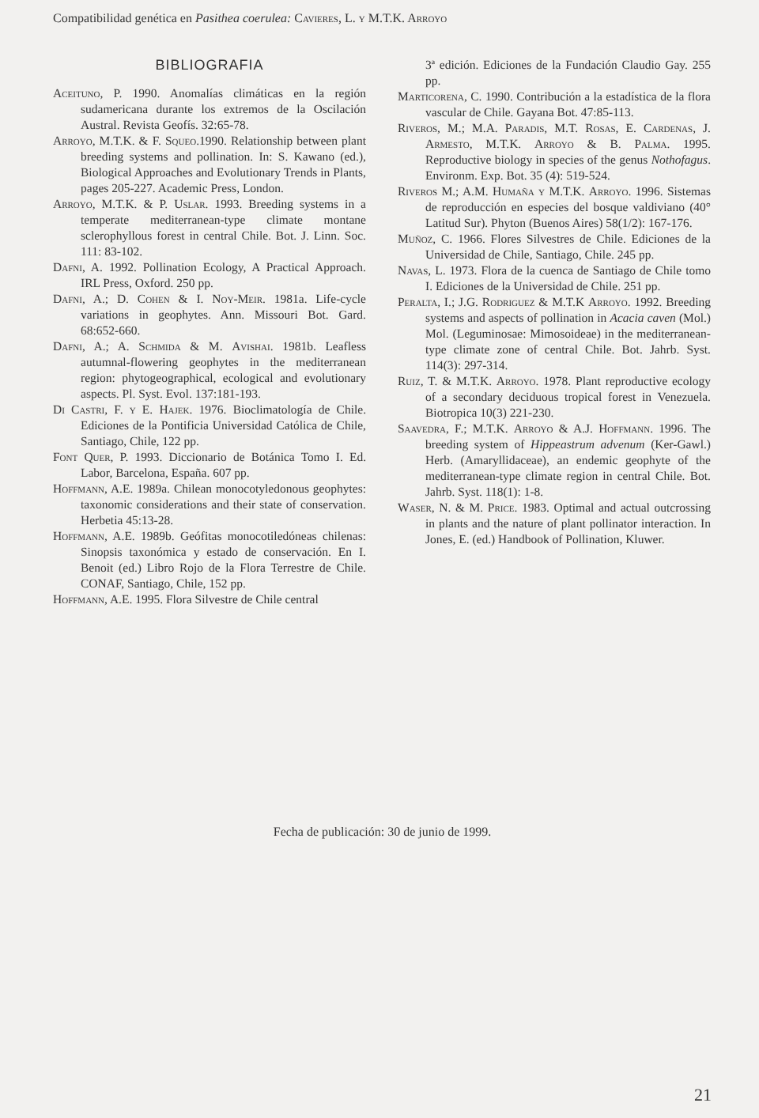Compatibilidad genética en Pasithea coerulea: Cavieres, L. y M.T.K. Arroyo
BIBLIOGRAFIA
Aceituno, P. 1990. Anomalías climáticas en la región sudamericana durante los extremos de la Oscilación Austral. Revista Geofís. 32:65-78.
Arroyo, M.T.K. & F. Squeo.1990. Relationship between plant breeding systems and pollination. In: S. Kawano (ed.), Biological Approaches and Evolutionary Trends in Plants, pages 205-227. Academic Press, London.
Arroyo, M.T.K. & P. Uslar. 1993. Breeding systems in a temperate mediterranean-type climate montane sclerophyllous forest in central Chile. Bot. J. Linn. Soc. 111: 83-102.
Dafni, A. 1992. Pollination Ecology, A Practical Approach. IRL Press, Oxford. 250 pp.
Dafni, A.; D. Cohen & I. Noy-Meir. 1981a. Life-cycle variations in geophytes. Ann. Missouri Bot. Gard. 68:652-660.
Dafni, A.; A. Schmida & M. Avishai. 1981b. Leafless autumnal-flowering geophytes in the mediterranean region: phytogeographical, ecological and evolutionary aspects. Pl. Syst. Evol. 137:181-193.
Di Castri, F. y E. Hajek. 1976. Bioclimatología de Chile. Ediciones de la Pontificia Universidad Católica de Chile, Santiago, Chile, 122 pp.
Font Quer, P. 1993. Diccionario de Botánica Tomo I. Ed. Labor, Barcelona, España. 607 pp.
Hoffmann, A.E. 1989a. Chilean monocotyledonous geophytes: taxonomic considerations and their state of conservation. Herbetia 45:13-28.
Hoffmann, A.E. 1989b. Geófitas monocotiledóneas chilenas: Sinopsis taxonómica y estado de conservación. En I. Benoit (ed.) Libro Rojo de la Flora Terrestre de Chile. CONAF, Santiago, Chile, 152 pp.
Hoffmann, A.E. 1995. Flora Silvestre de Chile central
3ª edición. Ediciones de la Fundación Claudio Gay. 255 pp.
Marticorena, C. 1990. Contribución a la estadística de la flora vascular de Chile. Gayana Bot. 47:85-113.
Riveros, M.; M.A. Paradis, M.T. Rosas, E. Cardenas, J. Armesto, M.T.K. Arroyo & B. Palma. 1995. Reproductive biology in species of the genus Nothofagus. Environm. Exp. Bot. 35 (4): 519-524.
Riveros M.; A.M. Humaña y M.T.K. Arroyo. 1996. Sistemas de reproducción en especies del bosque valdiviano (40° Latitud Sur). Phyton (Buenos Aires) 58(1/2): 167-176.
Muñoz, C. 1966. Flores Silvestres de Chile. Ediciones de la Universidad de Chile, Santiago, Chile. 245 pp.
Navas, L. 1973. Flora de la cuenca de Santiago de Chile tomo I. Ediciones de la Universidad de Chile. 251 pp.
Peralta, I.; J.G. Rodriguez & M.T.K Arroyo. 1992. Breeding systems and aspects of pollination in Acacia caven (Mol.) Mol. (Leguminosae: Mimosoideae) in the mediterranean-type climate zone of central Chile. Bot. Jahrb. Syst. 114(3): 297-314.
Ruiz, T. & M.T.K. Arroyo. 1978. Plant reproductive ecology of a secondary deciduous tropical forest in Venezuela. Biotropica 10(3) 221-230.
Saavedra, F.; M.T.K. Arroyo & A.J. Hoffmann. 1996. The breeding system of Hippeastrum advenum (Ker-Gawl.) Herb. (Amaryllidaceae), an endemic geophyte of the mediterranean-type climate region in central Chile. Bot. Jahrb. Syst. 118(1): 1-8.
Waser, N. & M. Price. 1983. Optimal and actual outcrossing in plants and the nature of plant pollinator interaction. In Jones, E. (ed.) Handbook of Pollination, Kluwer.
Fecha de publicación: 30 de junio de 1999.
21